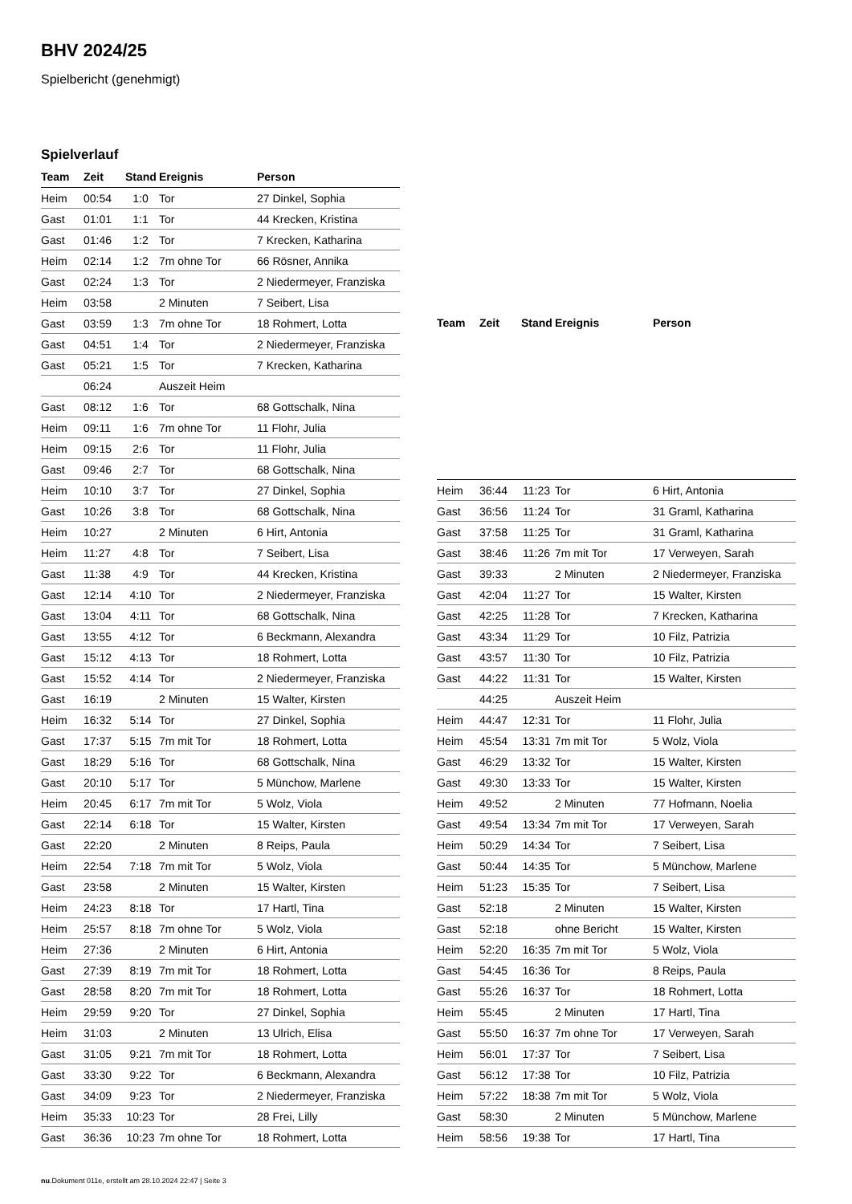BHV 2024/25
Spielbericht (genehmigt)
Spielverlauf
| Team | Zeit | Stand | Ereignis | Person |
| --- | --- | --- | --- | --- |
| Heim | 00:54 | 1:0 | Tor | 27 Dinkel, Sophia |
| Gast | 01:01 | 1:1 | Tor | 44 Krecken, Kristina |
| Gast | 01:46 | 1:2 | Tor | 7 Krecken, Katharina |
| Heim | 02:14 | 1:2 | 7m ohne Tor | 66 Rösner, Annika |
| Gast | 02:24 | 1:3 | Tor | 2 Niedermeyer, Franziska |
| Heim | 03:58 | | 2 Minuten | 7 Seibert, Lisa |
| Gast | 03:59 | 1:3 | 7m ohne Tor | 18 Rohmert, Lotta |
| Gast | 04:51 | 1:4 | Tor | 2 Niedermeyer, Franziska |
| Gast | 05:21 | 1:5 | Tor | 7 Krecken, Katharina |
| | 06:24 | | Auszeit Heim | |
| Gast | 08:12 | 1:6 | Tor | 68 Gottschalk, Nina |
| Heim | 09:11 | 1:6 | 7m ohne Tor | 11 Flohr, Julia |
| Heim | 09:15 | 2:6 | Tor | 11 Flohr, Julia |
| Gast | 09:46 | 2:7 | Tor | 68 Gottschalk, Nina |
| Heim | 10:10 | 3:7 | Tor | 27 Dinkel, Sophia |
| Gast | 10:26 | 3:8 | Tor | 68 Gottschalk, Nina |
| Heim | 10:27 | | 2 Minuten | 6 Hirt, Antonia |
| Heim | 11:27 | 4:8 | Tor | 7 Seibert, Lisa |
| Gast | 11:38 | 4:9 | Tor | 44 Krecken, Kristina |
| Gast | 12:14 | 4:10 | Tor | 2 Niedermeyer, Franziska |
| Gast | 13:04 | 4:11 | Tor | 68 Gottschalk, Nina |
| Gast | 13:55 | 4:12 | Tor | 6 Beckmann, Alexandra |
| Gast | 15:12 | 4:13 | Tor | 18 Rohmert, Lotta |
| Gast | 15:52 | 4:14 | Tor | 2 Niedermeyer, Franziska |
| Gast | 16:19 | | 2 Minuten | 15 Walter, Kirsten |
| Heim | 16:32 | 5:14 | Tor | 27 Dinkel, Sophia |
| Gast | 17:37 | 5:15 | 7m mit Tor | 18 Rohmert, Lotta |
| Gast | 18:29 | 5:16 | Tor | 68 Gottschalk, Nina |
| Gast | 20:10 | 5:17 | Tor | 5 Münchow, Marlene |
| Heim | 20:45 | 6:17 | 7m mit Tor | 5 Wolz, Viola |
| Gast | 22:14 | 6:18 | Tor | 15 Walter, Kirsten |
| Gast | 22:20 | | 2 Minuten | 8 Reips, Paula |
| Heim | 22:54 | 7:18 | 7m mit Tor | 5 Wolz, Viola |
| Gast | 23:58 | | 2 Minuten | 15 Walter, Kirsten |
| Heim | 24:23 | 8:18 | Tor | 17 Hartl, Tina |
| Heim | 25:57 | 8:18 | 7m ohne Tor | 5 Wolz, Viola |
| Heim | 27:36 | | 2 Minuten | 6 Hirt, Antonia |
| Gast | 27:39 | 8:19 | 7m mit Tor | 18 Rohmert, Lotta |
| Gast | 28:58 | 8:20 | 7m mit Tor | 18 Rohmert, Lotta |
| Heim | 29:59 | 9:20 | Tor | 27 Dinkel, Sophia |
| Heim | 31:03 | | 2 Minuten | 13 Ulrich, Elisa |
| Gast | 31:05 | 9:21 | 7m mit Tor | 18 Rohmert, Lotta |
| Gast | 33:30 | 9:22 | Tor | 6 Beckmann, Alexandra |
| Gast | 34:09 | 9:23 | Tor | 2 Niedermeyer, Franziska |
| Heim | 35:33 | 10:23 | Tor | 28 Frei, Lilly |
| Gast | 36:36 | 10:23 | 7m ohne Tor | 18 Rohmert, Lotta |
| Team | Zeit | Stand | Ereignis | Person |
| --- | --- | --- | --- | --- |
| Heim | 36:44 | 11:23 | Tor | 6 Hirt, Antonia |
| Gast | 36:56 | 11:24 | Tor | 31 Graml, Katharina |
| Gast | 37:58 | 11:25 | Tor | 31 Graml, Katharina |
| Gast | 38:46 | 11:26 | 7m mit Tor | 17 Verweyen, Sarah |
| Gast | 39:33 | | 2 Minuten | 2 Niedermeyer, Franziska |
| Gast | 42:04 | 11:27 | Tor | 15 Walter, Kirsten |
| Gast | 42:25 | 11:28 | Tor | 7 Krecken, Katharina |
| Gast | 43:34 | 11:29 | Tor | 10 Filz, Patrizia |
| Gast | 43:57 | 11:30 | Tor | 10 Filz, Patrizia |
| Gast | 44:22 | 11:31 | Tor | 15 Walter, Kirsten |
| | 44:25 | | Auszeit Heim | |
| Heim | 44:47 | 12:31 | Tor | 11 Flohr, Julia |
| Heim | 45:54 | 13:31 | 7m mit Tor | 5 Wolz, Viola |
| Gast | 46:29 | 13:32 | Tor | 15 Walter, Kirsten |
| Gast | 49:30 | 13:33 | Tor | 15 Walter, Kirsten |
| Heim | 49:52 | | 2 Minuten | 77 Hofmann, Noelia |
| Gast | 49:54 | 13:34 | 7m mit Tor | 17 Verweyen, Sarah |
| Heim | 50:29 | 14:34 | Tor | 7 Seibert, Lisa |
| Gast | 50:44 | 14:35 | Tor | 5 Münchow, Marlene |
| Heim | 51:23 | 15:35 | Tor | 7 Seibert, Lisa |
| Gast | 52:18 | | 2 Minuten | 15 Walter, Kirsten |
| Gast | 52:18 | | ohne Bericht | 15 Walter, Kirsten |
| Heim | 52:20 | 16:35 | 7m mit Tor | 5 Wolz, Viola |
| Gast | 54:45 | 16:36 | Tor | 8 Reips, Paula |
| Gast | 55:26 | 16:37 | Tor | 18 Rohmert, Lotta |
| Heim | 55:45 | | 2 Minuten | 17 Hartl, Tina |
| Gast | 55:50 | 16:37 | 7m ohne Tor | 17 Verweyen, Sarah |
| Heim | 56:01 | 17:37 | Tor | 7 Seibert, Lisa |
| Gast | 56:12 | 17:38 | Tor | 10 Filz, Patrizia |
| Heim | 57:22 | 18:38 | 7m mit Tor | 5 Wolz, Viola |
| Gast | 58:30 | | 2 Minuten | 5 Münchow, Marlene |
| Heim | 58:56 | 19:38 | Tor | 17 Hartl, Tina |
nu.Dokument 011e, erstellt am 28.10.2024 22:47 | Seite 3